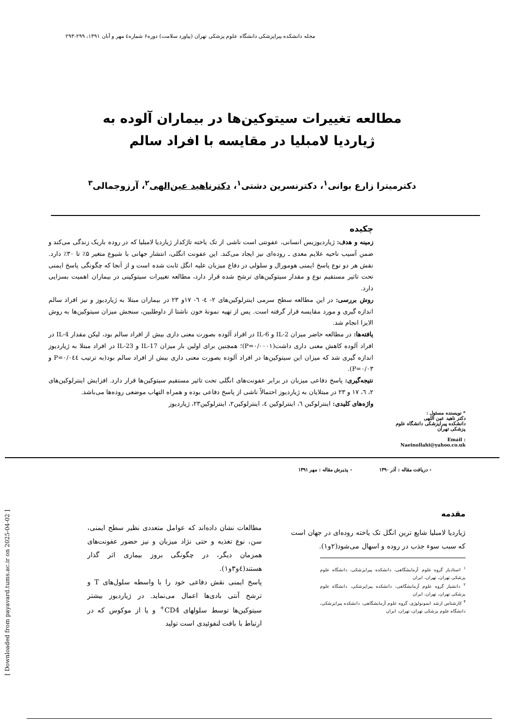مجله دانشکده پیراپزشکی دانشگاه علوم پزشکی تهران (پیاورد سلامت) دوره۶ شماره٤ مهر و آبان ۱۳۹۱، ۲۹۹-۲۹۳
مطالعه تغییرات سیتوکین‌ها در بیماران آلوده به
ژیاردیا لامبلیا در مقایسه با افراد سالم
دکترمیترا زارع بوانی<sup>۱</sup>، دکترنسرین دشتی<sup>۱</sup>، دکترناهید عین‌الهی<sup>۲</sup>، آرزوجمالی<sup>۳</sup>
* نویسنده مسئول :
دکتر ناهید عین اللهی
دانشکده پیراپزشکی دانشگاه علوم پزشکی تهران
Email :
Naeinollahi@yahoo.co.uk
چکیده
زمینه و هدف: ژیاردیوزیس انسانی، عفونتی است ناشی از تک یاخته تاژکدار ژیاردیا لامبلیا که در روده باریک زندگی می‌کند و ضمن آسیب ناحیه علایم معدی ـ روده‌ای نیز ایجاد می‌کند. این عفونت انگلی، انتشار جهانی با شیوع متغیر ۵٪ تا ۳۰٪ دارد. نقش هر دو نوع پاسخ ایمنی هومورال و سلولی در دفاع میزبان علیه انگل ثابت شده است و از آنجا که چگونگی پاسخ ایمنی تحت تاثیر مستقیم نوع و مقدار سیتوکین‌های ترشح شده قرار دارد، مطالعه تغییرات سیتوکینی در بیماران اهمیت بسزایی دارد.
روش بررسی: در این مطالعه سطح سرمی اینترلوکین‌های ۲- ٤- ٦- ۱۷و ۲۳ در بیماران مبتلا به ژیاردیوز و نیز افراد سالم اندازه گیری و مورد مقایسه قرار گرفته است. پس از تهیه نمونهٔ خون ناشتا از داوطلبین، سنجش میزان سیتوکین‌ها به روش الایزا انجام شد.
یافته‌ها: در مطالعه حاضر میزان IL-2 و IL-6 در افراد آلوده بصورت معنی داری بیش از افراد سالم بود، لیکن مقدار IL-4 در افراد آلوده کاهش معنی داری داشت(P=۰/۰۰۰۱)؛ همچنین برای اولین بار میزان IL-17 و IL-23 در افراد مبتلا به ژیاردیوز اندازه گیری شد که میزان این سیتوکین‌ها در افراد آلوده بصورت معنی داری بیش از افراد سالم بود(به ترتیب P=۰/۰٤٤ و P=۰/۰۳).
نتیجه‌گیری: پاسخ دفاعی میزبان در برابر عفونت‌های انگلی تحت تاثیر مستقیم سیتوکین‌ها قرار دارد. افزایش اینترلوکین‌های ۲، ٦، ۱۷ و ۲۳ در مبتلایان به ژیاردیوز احتمالاً ناشی از پاسخ دفاعی بوده و همراه التهاب موضعی روده‌ها می‌باشد.
واژه‌های کلیدی: اینترلوکین ٦، اینترلوکین ٤، اینترلوکین۲، اینترلوکین۲۳، ژیاردیوز
- دریافت مقاله : آذر ۱۳۹۰ - پذیرش مقاله : مهر ۱۳۹۱
مقدمه
ژیاردیا لامبلیا شایع ترین انگل تک یاخته روده‌ای در جهان است که سبب سوء جذب در روده و اسهال می‌شود(۲و۱).
<sup>۱</sup> استادیار گروه علوم آزمایشگاهی، دانشکده پیراپزشکی، دانشگاه علوم پزشکی تهران، تهران، ایران
<sup>۲</sup> دانشیار گروه علوم آزمایشگاهی، دانشکده پیراپزشکی، دانشگاه علوم پزشکی تهران، تهران، ایران
<sup>۳</sup> کارشناس ارشد ایمونولوژی، گروه علوم آزمایشگاهی، دانشکده پیراپزشکی، دانشگاه علوم پزشکی تهران، تهران، ایران
مطالعات نشان داده‌اند که عوامل متعددی نظیر سطح ایمنی، سن، نوع تغذیه و حتی نژاد میزبان و نیز حضور عفونت‌های همزمان دیگر، در چگونگی بروز بیماری اثر گذار هستند(٤و۳و۱).
پاسخ ایمنی نقش دفاعی خود را با واسطه سلول‌های T و ترشح آنتی بادی‌ها اعمال می‌نماید. در ژیاردیوز بیشتر سیتوکین‌ها توسط سلولهای CD4<sup>+</sup> و یا از موکوس که در ارتباط با بافت لنفوئیدی است تولید
[ Downloaded from payavard.tums.ac.ir on 2025-04-02 ]